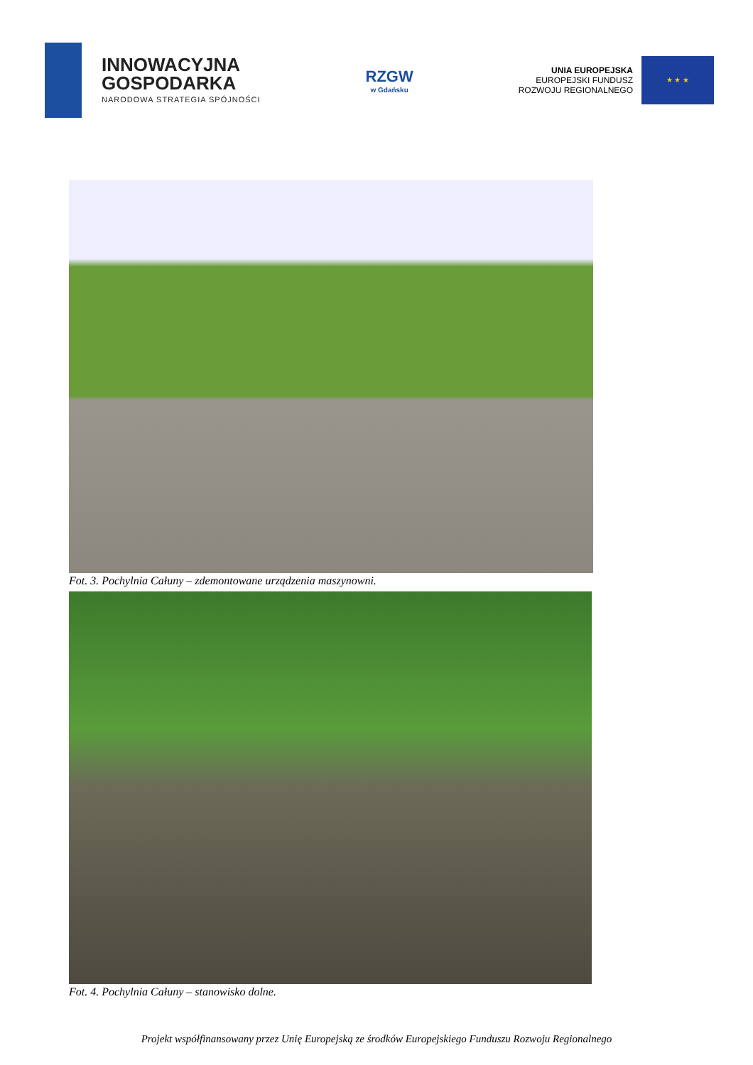INNOWACYJNA
GOSPODARKA
NARODOWA STRATEGIA SPÓJNOŚCI
RZGW
w Gdańsku
UNIA EUROPEJSKA
EUROPEJSKI FUNDUSZ
ROZWOJU REGIONALNEGO
★ ★ ★
Fot. 3. Pochylnia Całuny – zdemontowane urządzenia maszynowni.
Fot. 4. Pochylnia Całuny – stanowisko dolne.
Projekt współfinansowany przez Unię Europejską ze środków Europejskiego Funduszu Rozwoju Regionalnego